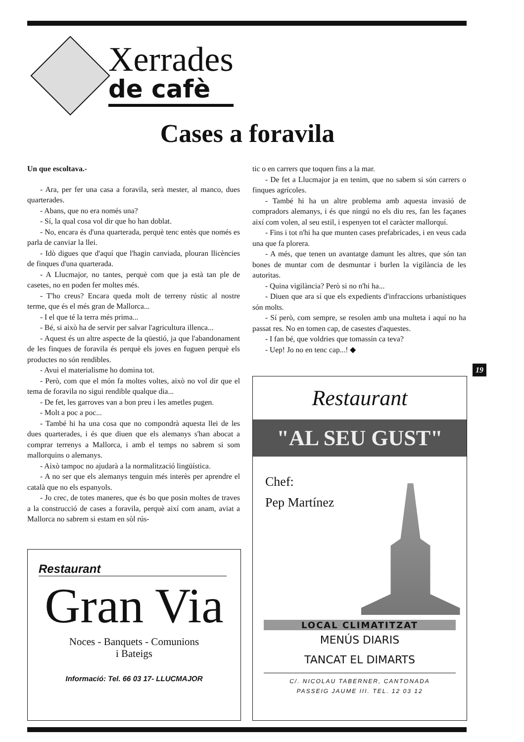Xerrades
de cafè
Cases a foravila
Un que escoltava.-
- Ara, per fer una casa a foravila, serà mester, al manco, dues quarterades.
- Abans, que no era només una?
- Sí, la qual cosa vol dir que ho han doblat.
- No, encara és d'una quarterada, perquè tenc entès que només es parla de canviar la llei.
- Idò digues que d'aquí que l'hagin canviada, plouran llicències de finques d'una quarterada.
- A Llucmajor, no tantes, perquè com que ja està tan ple de casetes, no en poden fer moltes més.
- T'ho creus? Encara queda molt de terreny rústic al nostre terme, que és el més gran de Mallorca...
- I el que té la terra més prima...
- Bé, si això ha de servir per salvar l'agricultura illenca...
- Aquest és un altre aspecte de la qüestió, ja que l'abandonament de les finques de foravila és perquè els joves en fuguen perquè els productes no són rendibles.
- Avui el materialisme ho domina tot.
- Però, com que el món fa moltes voltes, això no vol dir que el tema de foravila no sigui rendible qualque dia...
- De fet, les garroves van a bon preu i les ametles pugen.
- Molt a poc a poc...
- També hi ha una cosa que no compondrà aquesta llei de les dues quarterades, i és que diuen que els alemanys s'han abocat a comprar terrenys a Mallorca, i amb el temps no sabrem si som mallorquins o alemanys.
- Això tampoc no ajudarà a la normalització lingüística.
- A no ser que els alemanys tenguin més interès per aprendre el català que no els espanyols.
- Jo crec, de totes maneres, que és bo que posin moltes de traves a la construcció de cases a foravila, perquè així com anam, aviat a Mallorca no sabrem si estam en sòl rús-
tic o en carrers que toquen fins a la mar.
- De fet a Llucmajor ja en tenim, que no sabem si són carrers o finques agrícoles.
- També hi ha un altre problema amb aquesta invasió de compradors alemanys, i és que ningú no els diu res, fan les façanes així com volen, al seu estil, i espenyen tot el caràcter mallorquí.
- Fins i tot n'hi ha que munten cases prefabricades, i en veus cada una que fa plorera.
- A més, que tenen un avantatge damunt les altres, que són tan bones de muntar com de desmuntar i burlen la vigilància de les autoritas.
- Quina vigilància? Però si no n'hi ha...
- Diuen que ara sí que els expedients d'infraccions urbanístiques són molts.
- Sí però, com sempre, se resolen amb una multeta i aquí no ha passat res. No en tomen cap, de casestes d'aquestes.
- I fan bé, que voldries que tomassin ca teva?
- Uep! Jo no en tenc cap...! ◆
19
Restaurant
Gran Via
Noces - Banquets - Comunions
i Bateigs
Informació: Tel. 66 03 17- LLUCMAJOR
Restaurant
"AL SEU GUST"
Chef:
Pep Martínez
LOCAL CLIMATITZAT
MENÚS DIARIS
TANCAT EL DIMARTS
C/. NICOLAU TABERNER, CANTONADA
PASSEIG JAUME III. TEL. 12 03 12